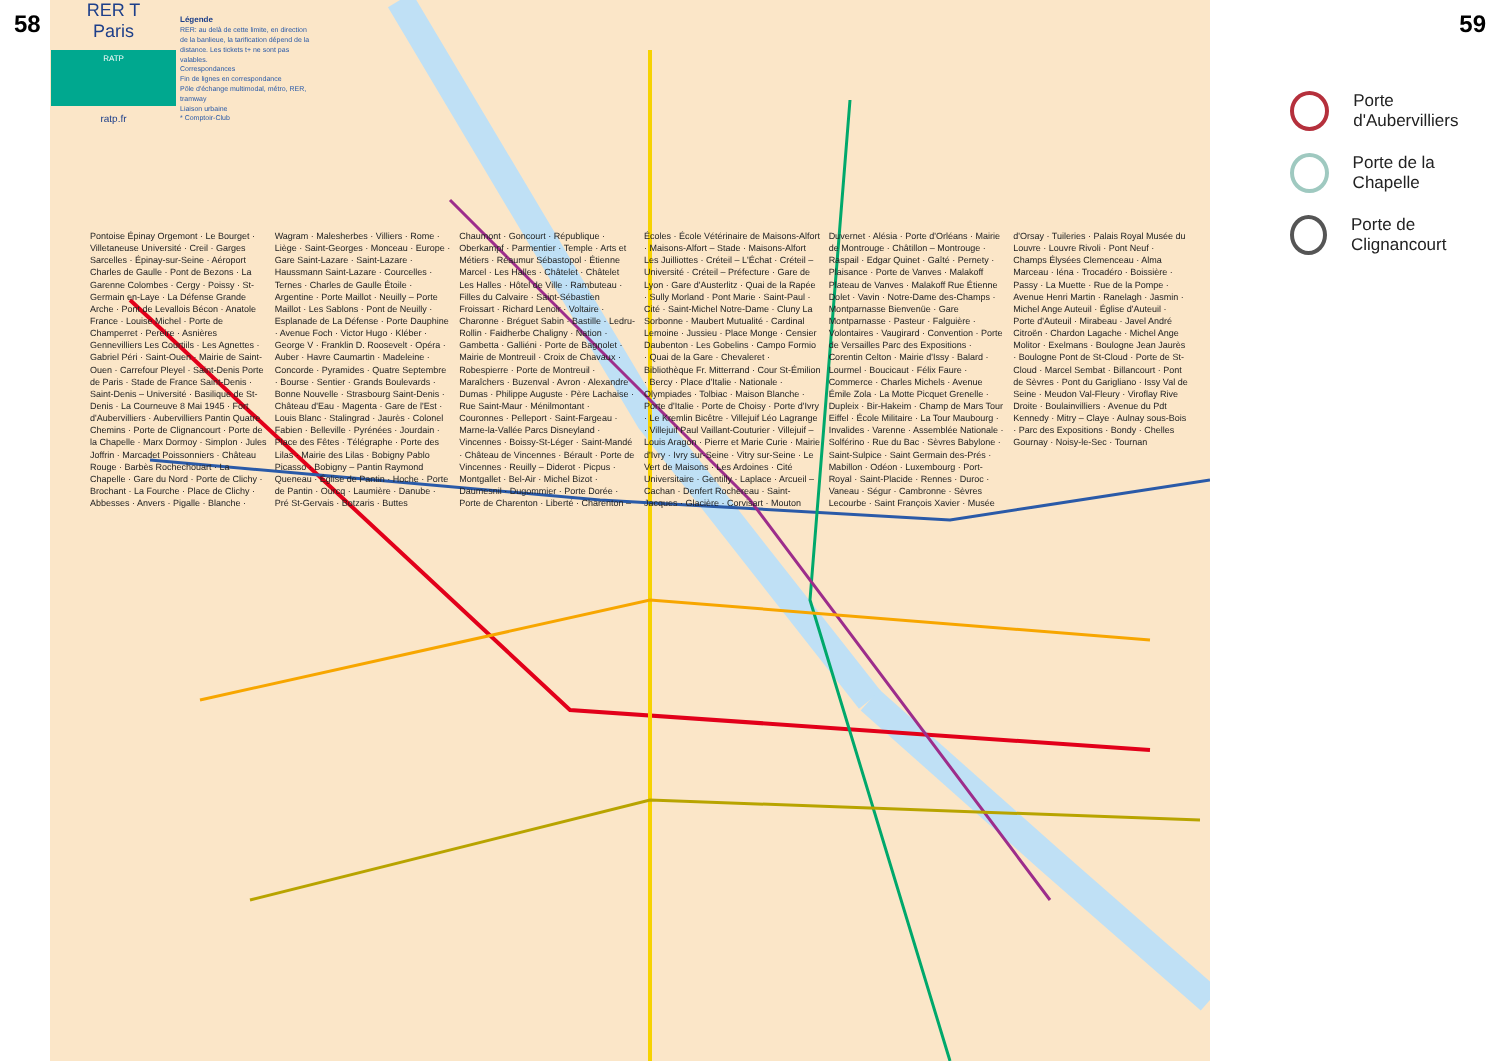58 59
RER T
Paris
RATP
ratp.fr
Légende
RER: au delà de cette limite, en direction de la banlieue, la tarification dépend de la distance. Les tickets t+ ne sont pas valables.
Correspondances
Fin de lignes en correspondance
Pôle d'échange multimodal, métro, RER, tramway
Liaison urbaine
* Comptoir-Club
Pontoise Épinay Orgemont · Le Bourget · Villetaneuse Université · Creil · Garges Sarcelles · Épinay-sur-Seine · Aéroport Charles de Gaulle · Pont de Bezons · La Garenne Colombes · Cergy · Poissy · St-Germain en-Laye · La Défense Grande Arche · Pont de Levallois Bécon · Anatole France · Louise Michel · Porte de Champerret · Pereire · Asnières Gennevilliers Les Courtiils · Les Agnettes · Gabriel Péri · Saint-Ouen · Mairie de Saint-Ouen · Carrefour Pleyel · Saint-Denis Porte de Paris · Stade de France Saint-Denis · Saint-Denis – Université · Basilique de St-Denis · La Courneuve 8 Mai 1945 · Fort d'Aubervilliers · Aubervilliers Pantin Quatre Chemins · Porte de Clignancourt · Porte de la Chapelle · Marx Dormoy · Simplon · Jules Joffrin · Marcadet Poissonniers · Château Rouge · Barbès Rochechouart · La Chapelle · Gare du Nord · Porte de Clichy · Brochant · La Fourche · Place de Clichy · Abbesses · Anvers · Pigalle · Blanche · Wagram · Malesherbes · Villiers · Rome · Liège · Saint-Georges · Monceau · Europe · Gare Saint-Lazare · Saint-Lazare · Haussmann Saint-Lazare · Courcelles · Ternes · Charles de Gaulle Étoile · Argentine · Porte Maillot · Neuilly – Porte Maillot · Les Sablons · Pont de Neuilly · Esplanade de La Défense · Porte Dauphine · Avenue Foch · Victor Hugo · Kléber · George V · Franklin D. Roosevelt · Opéra · Auber · Havre Caumartin · Madeleine · Concorde · Pyramides · Quatre Septembre · Bourse · Sentier · Grands Boulevards · Bonne Nouvelle · Strasbourg Saint-Denis · Château d'Eau · Magenta · Gare de l'Est · Louis Blanc · Stalingrad · Jaurès · Colonel Fabien · Belleville · Pyrénées · Jourdain · Place des Fêtes · Télégraphe · Porte des Lilas · Mairie des Lilas · Bobigny Pablo Picasso · Bobigny – Pantin Raymond Queneau · Église de Pantin · Hoche · Porte de Pantin · Ourcq · Laumière · Danube · Pré St-Gervais · Botzaris · Buttes Chaumont · Goncourt · République · Oberkampf · Parmentier · Temple · Arts et Métiers · Réaumur Sébastopol · Étienne Marcel · Les Halles · Châtelet · Châtelet Les Halles · Hôtel de Ville · Rambuteau · Filles du Calvaire · Saint-Sébastien Froissart · Richard Lenoir · Voltaire · Charonne · Bréguet Sabin · Bastille · Ledru-Rollin · Faidherbe Chaligny · Nation · Gambetta · Galliéni · Porte de Bagnolet · Mairie de Montreuil · Croix de Chavaux · Robespierre · Porte de Montreuil · Maraîchers · Buzenval · Avron · Alexandre Dumas · Philippe Auguste · Père Lachaise · Rue Saint-Maur · Ménilmontant · Couronnes · Pelleport · Saint-Fargeau · Marne-la-Vallée Parcs Disneyland · Vincennes · Boissy-St-Léger · Saint-Mandé · Château de Vincennes · Bérault · Porte de Vincennes · Reuilly – Diderot · Picpus · Montgallet · Bel-Air · Michel Bizot · Daumesnil · Dugommier · Porte Dorée · Porte de Charenton · Liberté · Charenton – Écoles · École Vétérinaire de Maisons-Alfort · Maisons-Alfort – Stade · Maisons-Alfort Les Juilliottes · Créteil – L'Échat · Créteil – Université · Créteil – Préfecture · Gare de Lyon · Gare d'Austerlitz · Quai de la Rapée · Sully Morland · Pont Marie · Saint-Paul · Cité · Saint-Michel Notre-Dame · Cluny La Sorbonne · Maubert Mutualité · Cardinal Lemoine · Jussieu · Place Monge · Censier Daubenton · Les Gobelins · Campo Formio · Quai de la Gare · Chevaleret · Bibliothèque Fr. Mitterrand · Cour St-Émilion · Bercy · Place d'Italie · Nationale · Olympiades · Tolbiac · Maison Blanche · Porte d'Italie · Porte de Choisy · Porte d'Ivry · Le Kremlin Bicêtre · Villejuif Léo Lagrange · Villejuif Paul Vaillant-Couturier · Villejuif – Louis Aragon · Pierre et Marie Curie · Mairie d'Ivry · Ivry sur-Seine · Vitry sur-Seine · Le Vert de Maisons · Les Ardoines · Cité Universitaire · Gentilly · Laplace · Arcueil – Cachan · Denfert Rochereau · Saint-Jacques · Glacière · Corvisart · Mouton Duvernet · Alésia · Porte d'Orléans · Mairie de Montrouge · Châtillon – Montrouge · Raspail · Edgar Quinet · Gaîté · Pernety · Plaisance · Porte de Vanves · Malakoff Plateau de Vanves · Malakoff Rue Étienne Dolet · Vavin · Notre-Dame des-Champs · Montparnasse Bienvenüe · Gare Montparnasse · Pasteur · Falguière · Volontaires · Vaugirard · Convention · Porte de Versailles Parc des Expositions · Corentin Celton · Mairie d'Issy · Balard · Lourmel · Boucicaut · Félix Faure · Commerce · Charles Michels · Avenue Émile Zola · La Motte Picquet Grenelle · Dupleix · Bir-Hakeim · Champ de Mars Tour Eiffel · École Militaire · La Tour Maubourg · Invalides · Varenne · Assemblée Nationale · Solférino · Rue du Bac · Sèvres Babylone · Saint-Sulpice · Saint Germain des-Prés · Mabillon · Odéon · Luxembourg · Port-Royal · Saint-Placide · Rennes · Duroc · Vaneau · Ségur · Cambronne · Sèvres Lecourbe · Saint François Xavier · Musée d'Orsay · Tuileries · Palais Royal Musée du Louvre · Louvre Rivoli · Pont Neuf · Champs Élysées Clemenceau · Alma Marceau · Iéna · Trocadéro · Boissière · Passy · La Muette · Rue de la Pompe · Avenue Henri Martin · Ranelagh · Jasmin · Michel Ange Auteuil · Église d'Auteuil · Porte d'Auteuil · Mirabeau · Javel André Citroën · Chardon Lagache · Michel Ange Molitor · Exelmans · Boulogne Jean Jaurès · Boulogne Pont de St-Cloud · Porte de St-Cloud · Marcel Sembat · Billancourt · Pont de Sèvres · Pont du Garigliano · Issy Val de Seine · Meudon Val-Fleury · Viroflay Rive Droite · Boulainvilliers · Avenue du Pdt Kennedy · Mitry – Claye · Aulnay sous-Bois · Parc des Expositions · Bondy · Chelles Gournay · Noisy-le-Sec · Tournan
Porte d'Aubervilliers
Porte de la Chapelle
Porte de Clignancourt